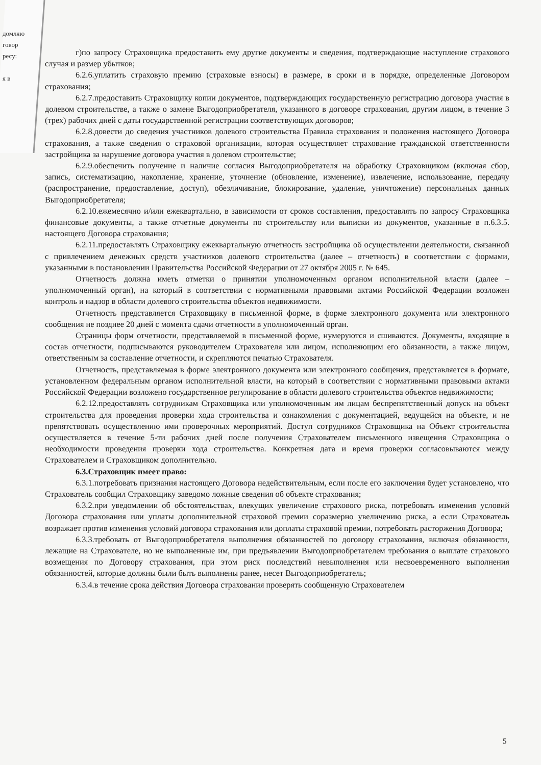домляю
говор
ресу:
я в
г)по запросу Страховщика предоставить ему другие документы и сведения, подтверждающие наступление страхового случая и размер убытков;
6.2.6.уплатить страховую премию (страховые взносы) в размере, в сроки и в порядке, определенные Договором страхования;
6.2.7.предоставить Страховщику копии документов, подтверждающих государственную регистрацию договора участия в долевом строительстве, а также о замене Выгодоприобретателя, указанного в договоре страхования, другим лицом, в течение 3 (трех) рабочих дней с даты государственной регистрации соответствующих договоров;
6.2.8.довести до сведения участников долевого строительства Правила страхования и положения настоящего Договора страхования, а также сведения о страховой организации, которая осуществляет страхование гражданской ответственности застройщика за нарушение договора участия в долевом строительстве;
6.2.9.обеспечить получение и наличие согласия Выгодоприобретателя на обработку Страховщиком (включая сбор, запись, систематизацию, накопление, хранение, уточнение (обновление, изменение), извлечение, использование, передачу (распространение, предоставление, доступ), обезличивание, блокирование, удаление, уничтожение) персональных данных Выгодоприобретателя;
6.2.10.ежемесячно и/или ежеквартально, в зависимости от сроков составления, предоставлять по запросу Страховщика финансовые документы, а также отчетные документы по строительству или выписки из документов, указанные в п.6.3.5. настоящего Договора страхования;
6.2.11.предоставлять Страховщику ежеквартальную отчетность застройщика об осуществлении деятельности, связанной с привлечением денежных средств участников долевого строительства (далее – отчетность) в соответствии с формами, указанными в постановлении Правительства Российской Федерации от 27 октября 2005 г. № 645.
Отчетность должна иметь отметки о принятии уполномоченным органом исполнительной власти (далее – уполномоченный орган), на который в соответствии с нормативными правовыми актами Российской Федерации возложен контроль и надзор в области долевого строительства объектов недвижимости.
Отчетность представляется Страховщику в письменной форме, в форме электронного документа или электронного сообщения не позднее 20 дней с момента сдачи отчетности в уполномоченный орган.
Страницы форм отчетности, представляемой в письменной форме, нумеруются и сшиваются. Документы, входящие в состав отчетности, подписываются руководителем Страхователя или лицом, исполняющим его обязанности, а также лицом, ответственным за составление отчетности, и скрепляются печатью Страхователя.
Отчетность, представляемая в форме электронного документа или электронного сообщения, представляется в формате, установленном федеральным органом исполнительной власти, на который в соответствии с нормативными правовыми актами Российской Федерации возложено государственное регулирование в области долевого строительства объектов недвижимости;
6.2.12.предоставлять сотрудникам Страховщика или уполномоченным им лицам беспрепятственный допуск на объект строительства для проведения проверки хода строительства и ознакомления с документацией, ведущейся на объекте, и не препятствовать осуществлению ими проверочных мероприятий. Доступ сотрудников Страховщика на Объект строительства осуществляется в течение 5-ти рабочих дней после получения Страхователем письменного извещения Страховщика о необходимости проведения проверки хода строительства. Конкретная дата и время проверки согласовываются между Страхователем и Страховщиком дополнительно.
6.3.Страховщик имеет право:
6.3.1.потребовать признания настоящего Договора недействительным, если после его заключения будет установлено, что Страхователь сообщил Страховщику заведомо ложные сведения об объекте страхования;
6.3.2.при уведомлении об обстоятельствах, влекущих увеличение страхового риска, потребовать изменения условий Договора страхования или уплаты дополнительной страховой премии соразмерно увеличению риска, а если Страхователь возражает против изменения условий договора страхования или доплаты страховой премии, потребовать расторжения Договора;
6.3.3.требовать от Выгодоприобретателя выполнения обязанностей по договору страхования, включая обязанности, лежащие на Страхователе, но не выполненные им, при предъявлении Выгодоприобретателем требования о выплате страхового возмещения по Договору страхования, при этом риск последствий невыполнения или несвоевременного выполнения обязанностей, которые должны были быть выполнены ранее, несет Выгодоприобретатель;
6.3.4.в течение срока действия Договора страхования проверять сообщенную Страхователем
5